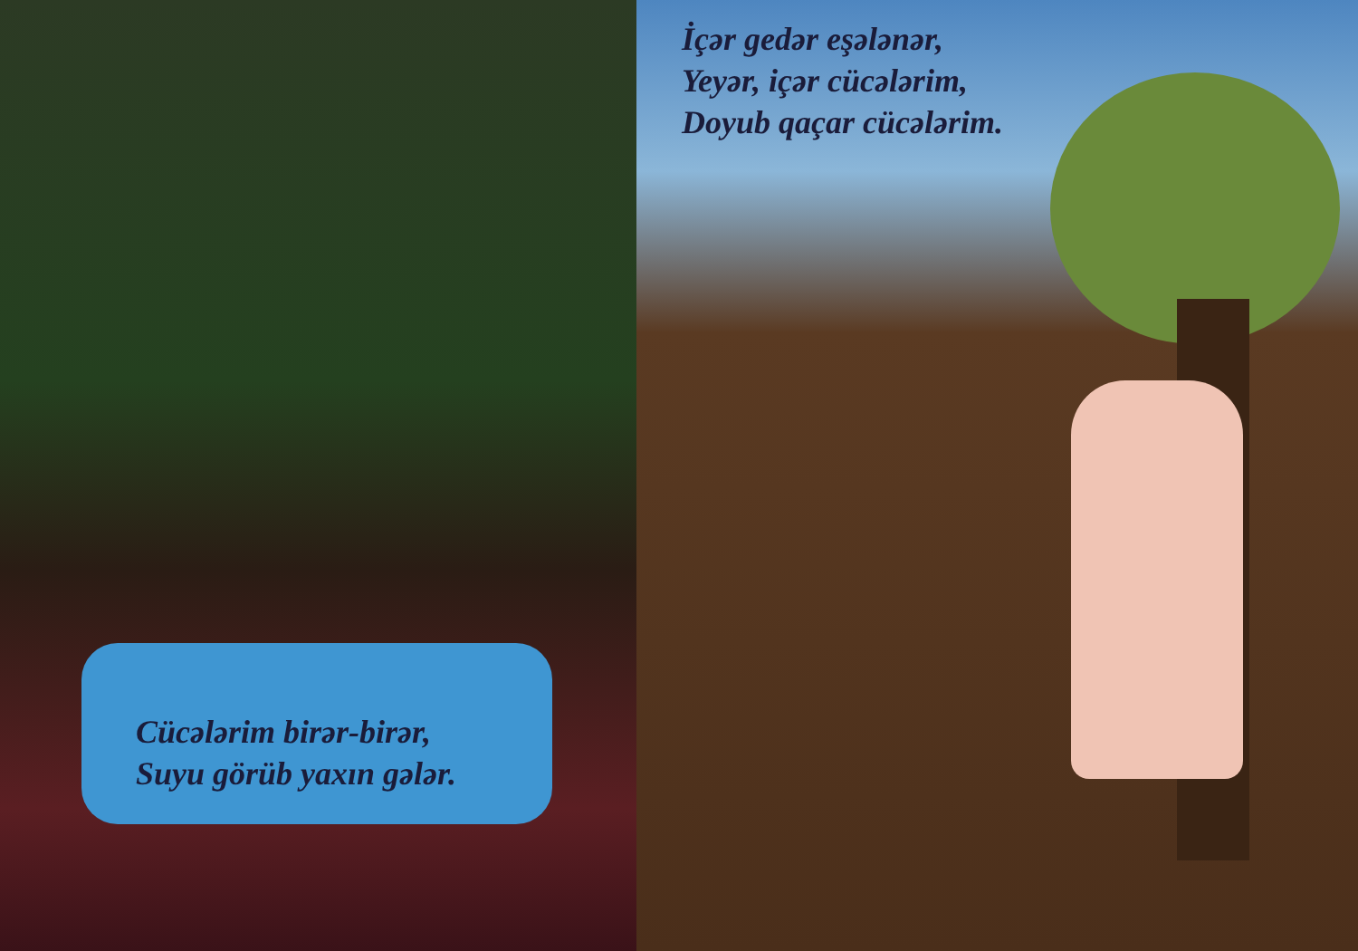Cücələrim birər-birər,
Suyu görüb yaxın gələr.
İçər gedər eşələnər,
Yeyər, içər cücələrim,
Doyub qaçar cücələrim.